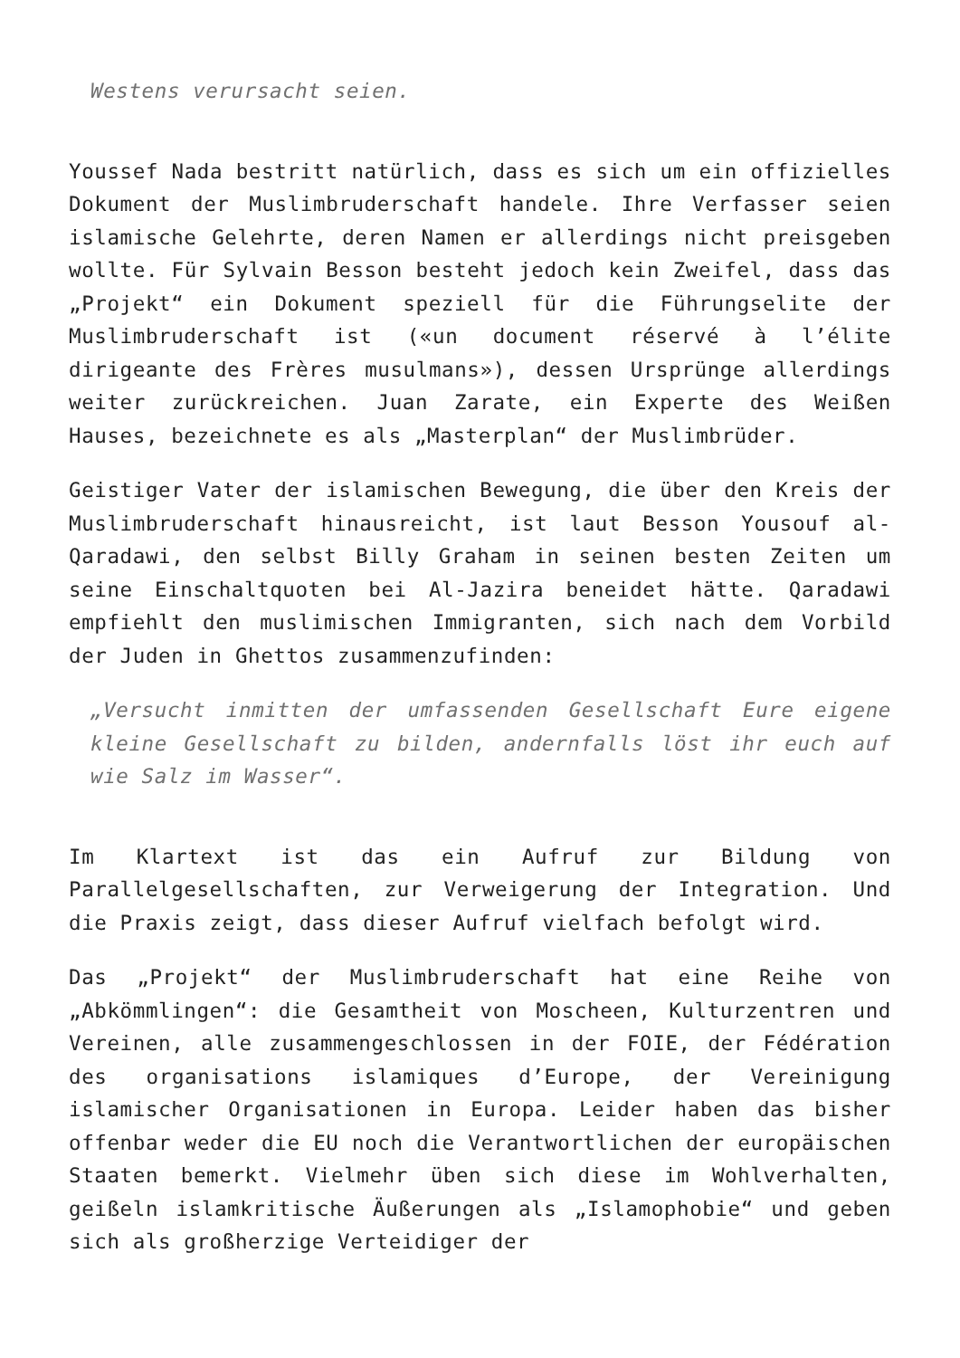Westens verursacht seien.
Youssef Nada bestritt natürlich, dass es sich um ein offizielles Dokument der Muslimbruderschaft handele. Ihre Verfasser seien islamische Gelehrte, deren Namen er allerdings nicht preisgeben wollte. Für Sylvain Besson besteht jedoch kein Zweifel, dass das „Projekt“ ein Dokument speziell für die Führungselite der Muslimbruderschaft ist («un document réservé à l’élite dirigeante des Frères musulmans»), dessen Ursprünge allerdings weiter zurückreichen. Juan Zarate, ein Experte des Weißen Hauses, bezeichnete es als „Masterplan“ der Muslimbrüder.
Geistiger Vater der islamischen Bewegung, die über den Kreis der Muslimbruderschaft hinausreicht, ist laut Besson Yousouf al-Qaradawi, den selbst Billy Graham in seinen besten Zeiten um seine Einschaltquoten bei Al-Jazira beneidet hätte. Qaradawi empfiehlt den muslimischen Immigranten, sich nach dem Vorbild der Juden in Ghettos zusammenzufinden:
„Versucht inmitten der umfassenden Gesellschaft Eure eigene kleine Gesellschaft zu bilden, andernfalls löst ihr euch auf wie Salz im Wasser“.
Im Klartext ist das ein Aufruf zur Bildung von Parallelgesellschaften, zur Verweigerung der Integration. Und die Praxis zeigt, dass dieser Aufruf vielfach befolgt wird.
Das „Projekt“ der Muslimbruderschaft hat eine Reihe von „Abkömmlingen“: die Gesamtheit von Moscheen, Kulturzentren und Vereinen, alle zusammengeschlossen in der FOIE, der Fédération des organisations islamiques d’Europe, der Vereinigung islamischer Organisationen in Europa. Leider haben das bisher offenbar weder die EU noch die Verantwortlichen der europäischen Staaten bemerkt. Vielmehr üben sich diese im Wohlverhalten, geißeln islamkritische Äußerungen als „Islamophobie“ und geben sich als großherzige Verteidiger der